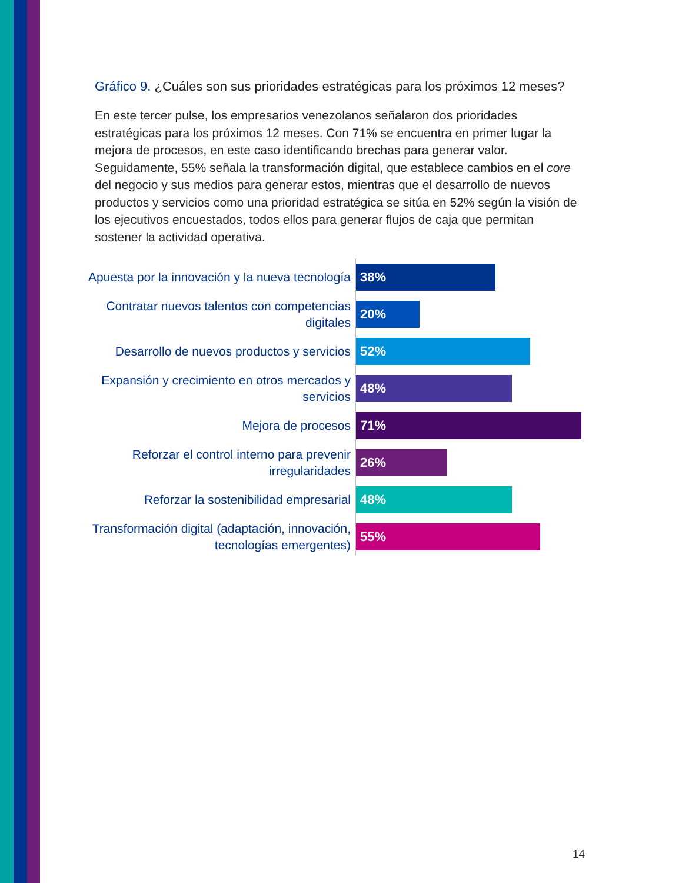Gráfico 9. ¿Cuáles son sus prioridades estratégicas para los próximos 12 meses?
En este tercer pulse, los empresarios venezolanos señalaron dos prioridades estratégicas para los próximos 12 meses. Con 71% se encuentra en primer lugar la mejora de procesos, en este caso identificando brechas para generar valor. Seguidamente, 55% señala la transformación digital, que establece cambios en el core del negocio y sus medios para generar estos, mientras que el desarrollo de nuevos productos y servicios como una prioridad estratégica se sitúa en 52% según la visión de los ejecutivos encuestados, todos ellos para generar flujos de caja que permitan sostener la actividad operativa.
Apuesta por la innovación y la nueva tecnología
38%
Contratar nuevos talentos con competencias digitales
20%
Desarrollo de nuevos productos y servicios
52%
Expansión y crecimiento en otros mercados y servicios
48%
Mejora de procesos
71%
Reforzar el control interno para prevenir irregularidades
26%
Reforzar la sostenibilidad empresarial
48%
Transformación digital (adaptación, innovación, tecnologías emergentes)
55%
14